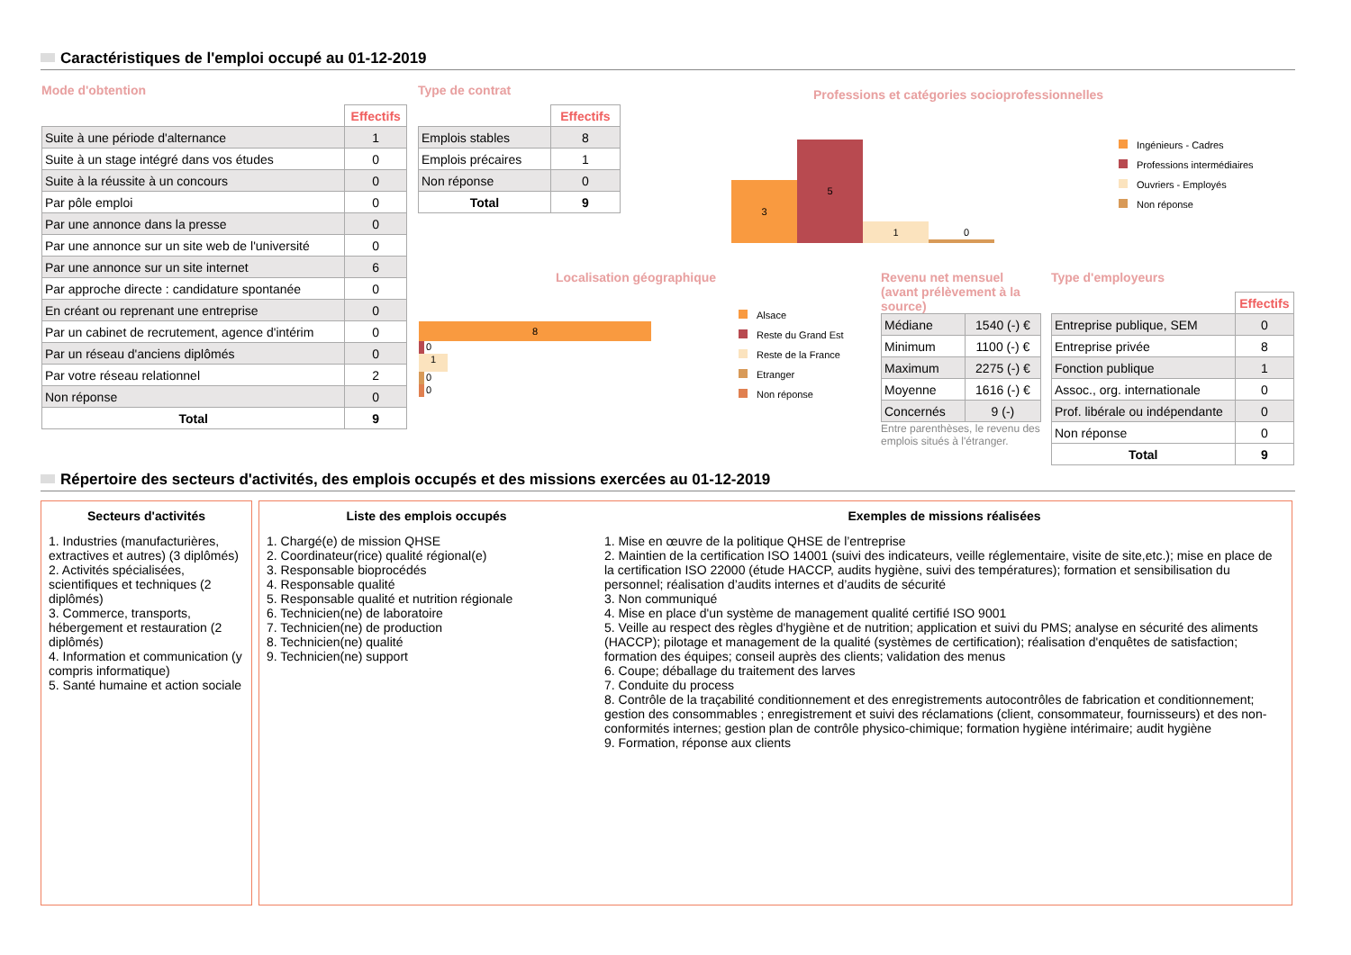Caractéristiques de l'emploi occupé au 01-12-2019
Mode d'obtention
| | Effectifs |
| Suite à une période d'alternance | 1 |
| Suite à un stage intégré dans vos études | 0 |
| Suite à la réussite à un concours | 0 |
| Par pôle emploi | 0 |
| Par une annonce dans la presse | 0 |
| Par une annonce sur un site web de l'université | 0 |
| Par une annonce sur un site internet | 6 |
| Par approche directe : candidature spontanée | 0 |
| En créant ou reprenant une entreprise | 0 |
| Par un cabinet de recrutement, agence d'intérim | 0 |
| Par un réseau d'anciens diplômés | 0 |
| Par votre réseau relationnel | 2 |
| Non réponse | 0 |
| Total | 9 |
Type de contrat
| | Effectifs |
| Emplois stables | 8 |
| Emplois précaires | 1 |
| Non réponse | 0 |
| Total | 9 |
Professions et catégories socioprofessionnelles
3 5 1 0
Ingénieurs - Cadres
Professions intermédiaires
Ouvriers - Employés
Non réponse
Localisation géographique
8
0
1
0
0
Alsace
Reste du Grand Est
Reste de la France
Etranger
Non réponse
Revenu net mensuel (avant prélèvement à la source)
| Médiane | 1540 (-) € |
| Minimum | 1100 (-) € |
| Maximum | 2275 (-) € |
| Moyenne | 1616 (-) € |
| Concernés | 9 (-) |
Entre parenthèses, le revenu des emplois situés à l'étranger.
Type d'employeurs
| | Effectifs |
| Entreprise publique, SEM | 0 |
| Entreprise privée | 8 |
| Fonction publique | 1 |
| Assoc., org. internationale | 0 |
| Prof. libérale ou indépendante | 0 |
| Non réponse | 0 |
| Total | 9 |
Répertoire des secteurs d'activités, des emplois occupés et des missions exercées au 01-12-2019
Secteurs d'activités
1. Industries (manufacturières, extractives et autres) (3 diplômés)
2. Activités spécialisées, scientifiques et techniques (2 diplômés)
3. Commerce, transports, hébergement et restauration (2 diplômés)
4. Information et communication (y compris informatique)
5. Santé humaine et action sociale
Liste des emplois occupés
1. Chargé(e) de mission QHSE
2. Coordinateur(rice) qualité régional(e)
3. Responsable bioprocédés
4. Responsable qualité
5. Responsable qualité et nutrition régionale
6. Technicien(ne) de laboratoire
7. Technicien(ne) de production
8. Technicien(ne) qualité
9. Technicien(ne) support
Exemples de missions réalisées
1. Mise en œuvre de la politique QHSE de l’entreprise
2. Maintien de la certification ISO 14001 (suivi des indicateurs, veille réglementaire, visite de site,etc.); mise en place de la certification ISO 22000 (étude HACCP, audits hygiène, suivi des températures); formation et sensibilisation du personnel; réalisation d’audits internes et d’audits de sécurité
3. Non communiqué
4. Mise en place d'un système de management qualité certifié ISO 9001
5. Veille au respect des règles d'hygiène et de nutrition; application et suivi du PMS; analyse en sécurité des aliments (HACCP); pilotage et management de la qualité (systèmes de certification); réalisation d'enquêtes de satisfaction; formation des équipes; conseil auprès des clients; validation des menus
6. Coupe; déballage du traitement des larves
7. Conduite du process
8. Contrôle de la traçabilité conditionnement et des enregistrements autocontrôles de fabrication et conditionnement; gestion des consommables ; enregistrement et suivi des réclamations (client, consommateur, fournisseurs) et des non-conformités internes; gestion plan de contrôle physico-chimique; formation hygiène intérimaire; audit hygiène
9. Formation, réponse aux clients